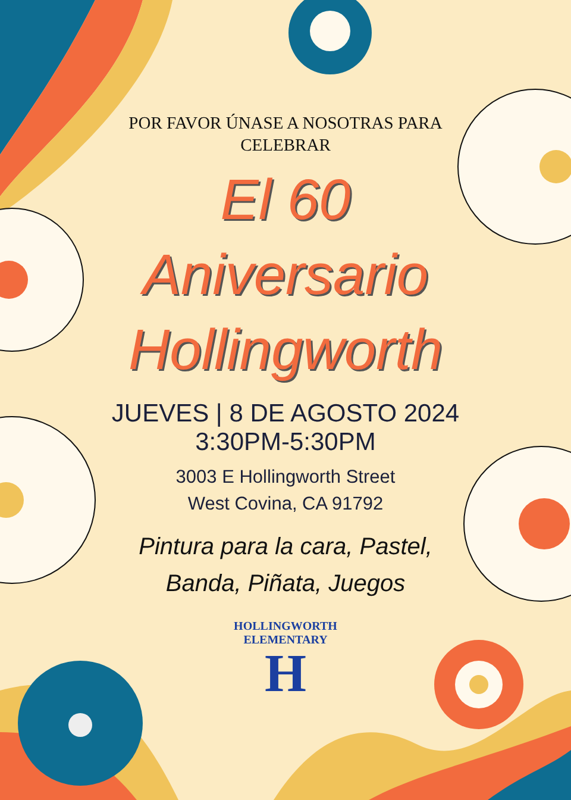POR FAVOR ÚNASE A NOSOTRAS PARA CELEBRAR
El 60
Aniversario
Hollingworth
JUEVES | 8 DE AGOSTO 2024
3:30PM-5:30PM
3003 E Hollingworth Street
West Covina, CA 91792
Pintura para la cara, Pastel,
Banda, Piñata, Juegos
HOLLINGWORTH ELEMENTARY
H